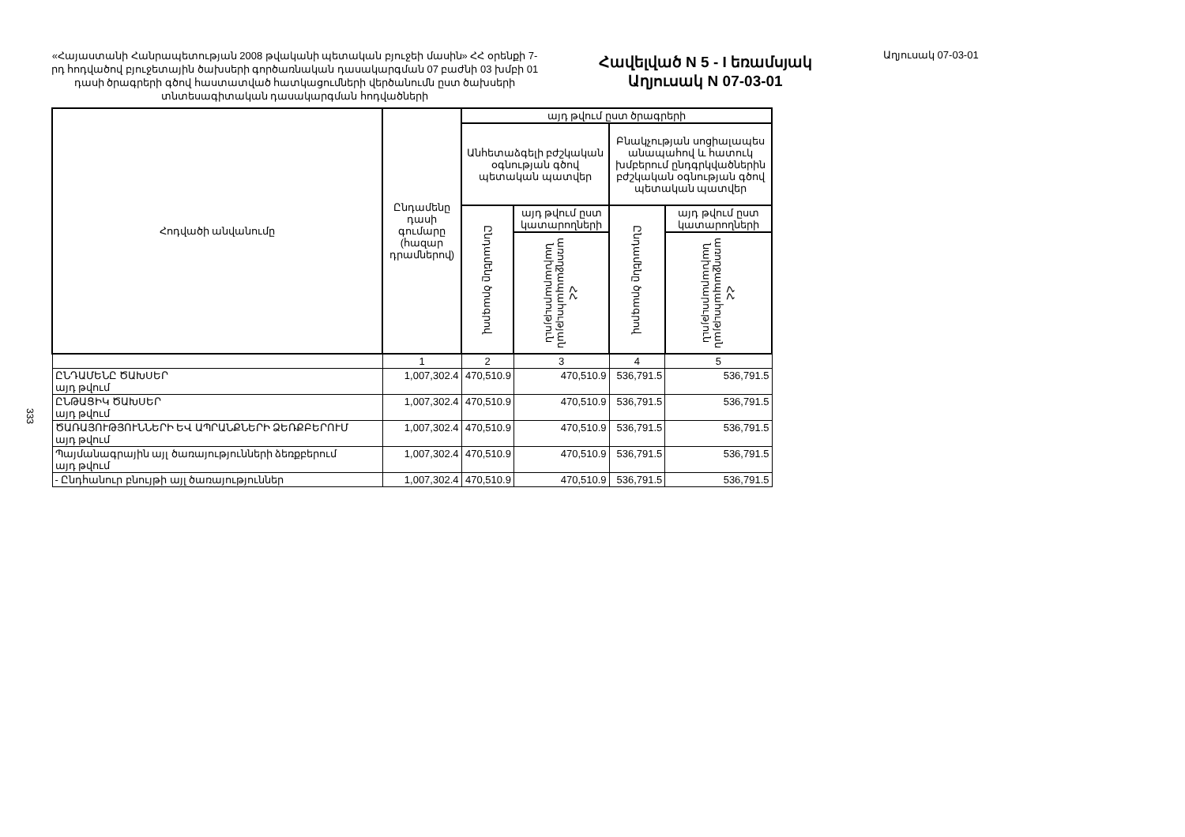«Հայաստանի Հանրապետության 2008 թվականի պետական բյուջեի մասին» ՀՀ օրենքի 7-րդ հոդվածով բյուջետային ծախսերի գործառնական դասակարգման 07 բաժնի 03 խմբի 01 դասի ծրագրերի գծով հաստատված հատկացումների վերծանումն ըստ ծախսերի տնտեսագիտական դասակարգման հոդվածների
Հավելված N 5 - I եռամսյակ
Աղյուսակ N 07-03-01
Աղյուսակ 07-03-01
333
| Հոդվածի անվանումը | Ընդամենը դասի գումարը (հազար դրամներով) | այդ թվում ըստ ծրագրերի | | | |
| --- | --- | --- | --- | --- | --- |
| | | Անհետաձգելի բժշկական օգնության գծով պետական պատվեր | | Բնակչության սոցիալապես անապահով և հատուկ խմբերում ընդգրկվածներին բժշկական օգնության գծով պետական պատվեր | |
| | | Ընդամենը ծրագրով | այդ թվում ըստ կատարողների | Ընդամենը ծրագրով | այդ թվում ըստ կատարողների |
| | | | ՀՀ առողջապահության նախարարություն | | ՀՀ առողջապահության նախարարություն |
| | 1 | 2 | 3 | 4 | 5 |
| ԸՆԴԱՄԵՆԸ ԾԱԽՍԵՐ այդ թվում | 1,007,302.4 | 470,510.9 | 470,510.9 | 536,791.5 | 536,791.5 |
| ԸՆԹԱՑԻԿ ԾԱԽՍԵՐ այդ թվում | 1,007,302.4 | 470,510.9 | 470,510.9 | 536,791.5 | 536,791.5 |
| ԾԱՌԱՅՈՒԹՅՈՒՆՆԵՐԻ ԵՎ ԱՊՐԱՆՔՆԵՐԻ ՁԵՌՔԲԵՐՈՒՄ այդ թվում | 1,007,302.4 | 470,510.9 | 470,510.9 | 536,791.5 | 536,791.5 |
| Պայմանագրային այլ ծառայությունների ձեռքբերում այդ թվում | 1,007,302.4 | 470,510.9 | 470,510.9 | 536,791.5 | 536,791.5 |
| - Ընդհանուր բնույթի այլ ծառայություններ | 1,007,302.4 | 470,510.9 | 470,510.9 | 536,791.5 | 536,791.5 |